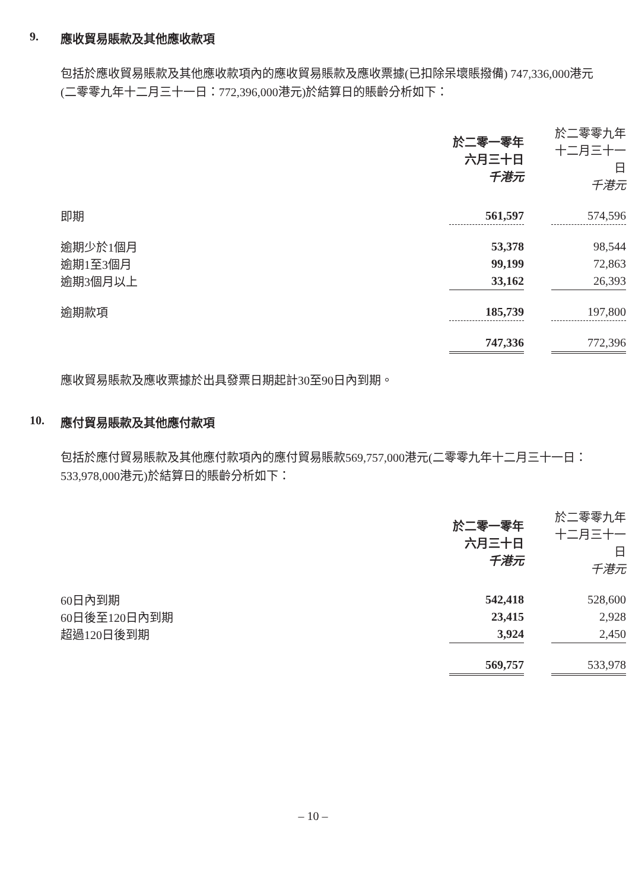9. 應收貿易賬款及其他應收款項
包括於應收貿易賬款及其他應收款項內的應收貿易賬款及應收票據(已扣除呆壞賬撥備) 747,336,000港元(二零零九年十二月三十一日：772,396,000港元)於結算日的賬齡分析如下：
| | 於二零一零年 六月三十日 千港元 | | 於二零零九年 十二月三十一日 千港元 |
| 即期 | 561,597 | | 574,596 |
| 逾期少於1個月 | 53,378 | | 98,544 |
| 逾期1至3個月 | 99,199 | | 72,863 |
| 逾期3個月以上 | 33,162 | | 26,393 |
| 逾期款項 | 185,739 | | 197,800 |
| | 747,336 | | 772,396 |
應收貿易賬款及應收票據於出具發票日期起計30至90日內到期。
10. 應付貿易賬款及其他應付款項
包括於應付貿易賬款及其他應付款項內的應付貿易賬款569,757,000港元(二零零九年十二月三十一日：533,978,000港元)於結算日的賬齡分析如下：
| | 於二零一零年 六月三十日 千港元 | | 於二零零九年 十二月三十一日 千港元 |
| 60日內到期 | 542,418 | | 528,600 |
| 60日後至120日內到期 | 23,415 | | 2,928 |
| 超過120日後到期 | 3,924 | | 2,450 |
| | 569,757 | | 533,978 |
– 10 –